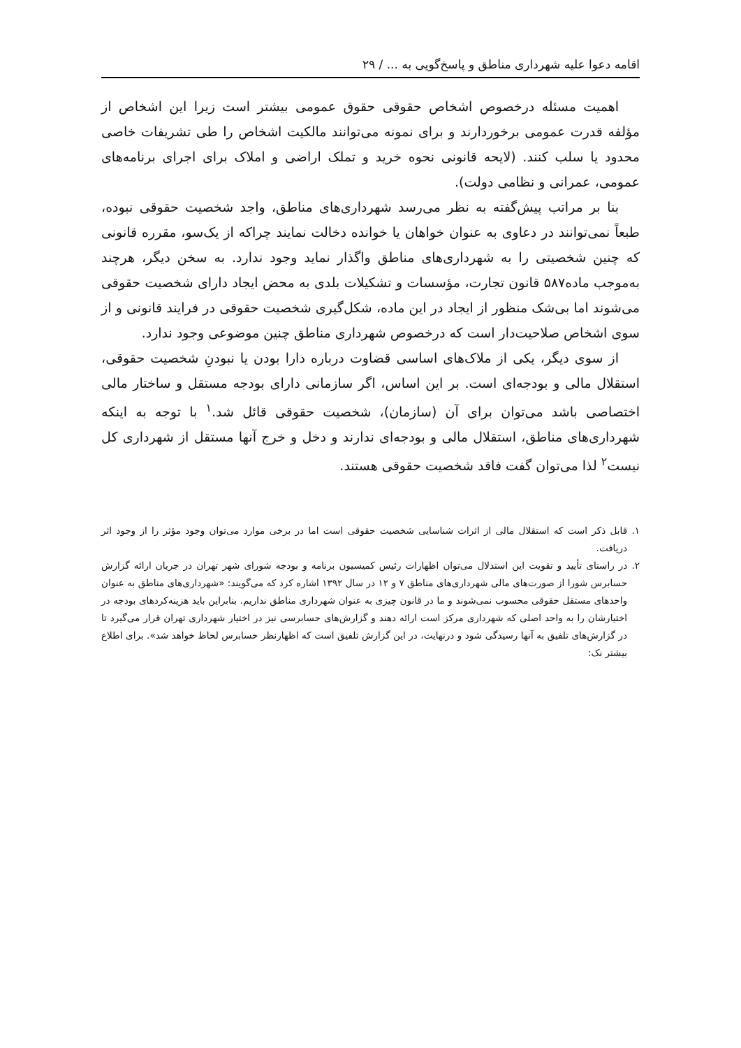اقامه دعوا علیه شهرداری مناطق و پاسخ‌گویی به ... / ۲۹
اهمیت مسئله درخصوص اشخاص حقوقی حقوق عمومی بیشتر است زیرا این اشخاص از مؤلفه قدرت عمومی برخوردارند و برای نمونه می‌توانند مالکیت اشخاص را طی تشریفات خاصی محدود یا سلب کنند. (لایحه قانونی نحوه خرید و تملک اراضی و املاک برای اجرای برنامه‌های عمومی، عمرانی و نظامی دولت).
بنا بر مراتب پیش‌گفته به نظر می‌رسد شهرداری‌های مناطق، واجد شخصیت حقوقی نبوده، طبعاً نمی‌توانند در دعاوی به عنوان خواهان یا خوانده دخالت نمایند چراکه از یک‌سو، مقرره قانونی که چنین شخصیتی را به شهرداری‌های مناطق واگذار نماید وجود ندارد. به سخن دیگر، هرچند به‌موجب ماده۵۸۷ قانون تجارت، مؤسسات و تشکیلات بلدی به محض ایجاد دارای شخصیت حقوقی می‌شوند اما بی‌شک منظور از ایجاد در این ماده، شکل‌گیری شخصیت حقوقی در فرایند قانونی و از سوی اشخاص صلاحیت‌دار است که درخصوص شهرداری مناطق چنین موضوعی وجود ندارد.
از سوی دیگر، یکی از ملاک‌های اساسی قضاوت درباره دارا بودن یا نبودنِ شخصیت حقوقی، استقلال مالی و بودجه‌ای است. بر این اساس، اگر سازمانی دارای بودجه مستقل و ساختار مالی اختصاصی باشد می‌توان برای آن (سازمان)، شخصیت حقوقی قائل شد.<sup>۱</sup> با توجه به اینکه شهرداری‌های مناطق، استقلال مالی و بودجه‌ای ندارند و دخل و خرج آنها مستقل از شهرداری کل نیست<sup>۲</sup> لذا می‌توان گفت فاقد شخصیت حقوقی هستند.
۱. قابل ذکر است که استقلال مالی از اثرات شناسایی شخصیت حقوقی است اما در برخی موارد می‌توان وجود مؤثر را از وجود اثر دریافت.
۲. در راستای تأیید و تقویت این استدلال می‌توان اظهارات رئیس کمیسیون برنامه و بودجه شورای شهر تهران در جریان ارائه گزارش حسابرس شورا از صورت‌های مالی شهرداری‌های مناطق ۷ و ۱۲ در سال ۱۳۹۲ اشاره کرد که می‌گویند: «شهرداری‌های مناطق به عنوان واحدهای مستقل حقوقی محسوب نمی‌شوند و ما در قانون چیزی به عنوان شهرداری مناطق نداریم. بنابراین باید هزینه‌کردهای بودجه در اختیارشان را به واحد اصلی که شهرداری مرکز است ارائه دهند و گزارش‌های حسابرسی نیز در اختیار شهرداری تهران قرار می‌گیرد تا در گزارش‌های تلفیق به آنها رسیدگی شود و درنهایت، در این گزارش تلفیق است که اظهارنظر حسابرس لحاظ خواهد شد». برای اطلاع بیشتر نک: